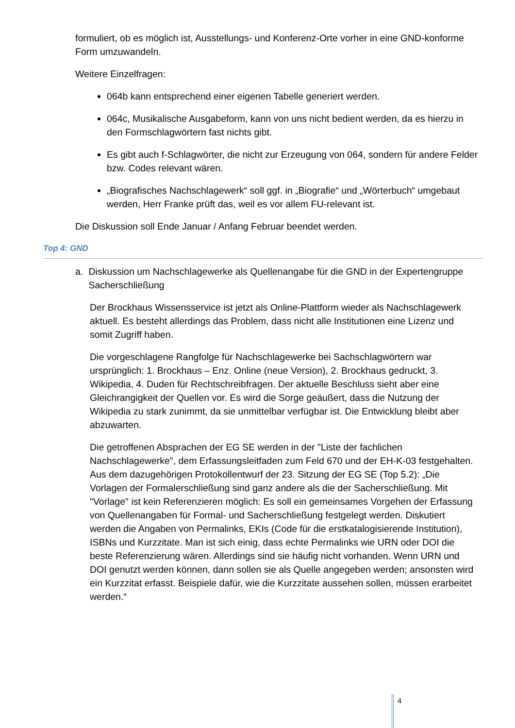formuliert, ob es möglich ist, Ausstellungs- und Konferenz-Orte vorher in eine GND-konforme Form umzuwandeln.
Weitere Einzelfragen:
064b kann entsprechend einer eigenen Tabelle generiert werden.
064c, Musikalische Ausgabeform, kann von uns nicht bedient werden, da es hierzu in den Formschlagwörtern fast nichts gibt.
Es gibt auch f-Schlagwörter, die nicht zur Erzeugung von 064, sondern für andere Felder bzw. Codes relevant wären.
„Biografisches Nachschlagewerk“ soll ggf. in „Biografie“ und „Wörterbuch“ umgebaut werden, Herr Franke prüft das, weil es vor allem FU-relevant ist.
Die Diskussion soll Ende Januar / Anfang Februar beendet werden.
Top 4: GND
a. Diskussion um Nachschlagewerke als Quellenangabe für die GND in der Expertengruppe Sacherschließung
Der Brockhaus Wissensservice ist jetzt als Online-Plattform wieder als Nachschlagewerk aktuell. Es besteht allerdings das Problem, dass nicht alle Institutionen eine Lizenz und somit Zugriff haben.
Die vorgeschlagene Rangfolge für Nachschlagewerke bei Sachschlagwörtern war ursprünglich: 1. Brockhaus – Enz. Online (neue Version), 2. Brockhaus gedruckt, 3. Wikipedia, 4. Duden für Rechtschreibfragen. Der aktuelle Beschluss sieht aber eine Gleichrangigkeit der Quellen vor. Es wird die Sorge geäußert, dass die Nutzung der Wikipedia zu stark zunimmt, da sie unmittelbar verfügbar ist. Die Entwicklung bleibt aber abzuwarten.
Die getroffenen Absprachen der EG SE werden in der "Liste der fachlichen Nachschlagewerke", dem Erfassungsleitfaden zum Feld 670 und der EH-K-03 festgehalten. Aus dem dazugehörigen Protokollentwurf der 23. Sitzung der EG SE (Top 5.2): „Die Vorlagen der Formalerschließung sind ganz andere als die der Sacherschließung. Mit "Vorlage" ist kein Referenzieren möglich: Es soll ein gemeinsames Vorgehen der Erfassung von Quellenangaben für Formal- und Sacherschließung festgelegt werden. Diskutiert werden die Angaben von Permalinks, EKIs (Code für die erstkatalogisierende Institution), ISBNs und Kurzzitate. Man ist sich einig, dass echte Permalinks wie URN oder DOI die beste Referenzierung wären. Allerdings sind sie häufig nicht vorhanden. Wenn URN und DOI genutzt werden können, dann sollen sie als Quelle angegeben werden; ansonsten wird ein Kurzzitat erfasst. Beispiele dafür, wie die Kurzzitate aussehen sollen, müssen erarbeitet werden.“
4